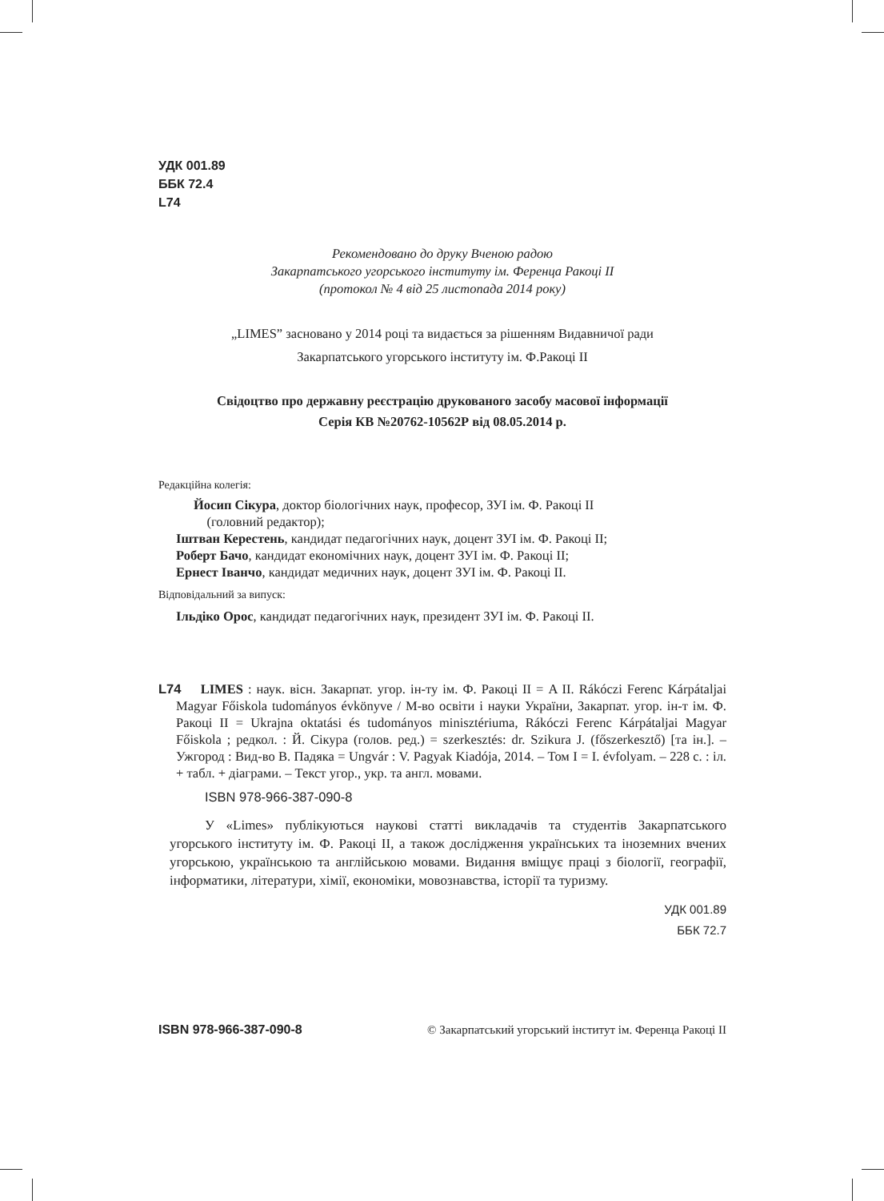УДК 001.89
ББК 72.4
L74
Рекомендовано до друку Вченою радою
Закарпатського угорського інституту ім. Ференца Ракоці ІІ
(протокол № 4 від 25 листопада 2014 року)
„LIMES” засновано у 2014 році та видається за рішенням Видавничої ради
Закарпатського угорського інституту ім. Ф.Ракоці ІІ
Свідоцтво про державну реєстрацію друкованого засобу масової інформації
Серія КВ №20762-10562Р від 08.05.2014 р.
Редакційна колегія:
Йосип Сікура, доктор біологічних наук, професор, ЗУІ ім. Ф. Ракоці ІІ
(головний редактор);
Іштван Керестень, кандидат педагогічних наук, доцент ЗУІ ім. Ф. Ракоці ІІ;
Роберт Бачо, кандидат економічних наук, доцент ЗУІ ім. Ф. Ракоці ІІ;
Ернест Іванчо, кандидат медичних наук, доцент ЗУІ ім. Ф. Ракоці ІІ.
Відповідальний за випуск:
Ільдіко Орос, кандидат педагогічних наук, президент ЗУІ ім. Ф. Ракоці ІІ.
L74 LIMES : наук. вісн. Закарпат. угор. ін-ту ім. Ф. Ракоці ІІ = A II. Rákóczi Ferenc Kárpátaljai Magyar Főiskola tudományos évkönyve / М-во освіти і науки України, Закарпат. угор. ін-т ім. Ф. Ракоці ІІ = Ukrajna oktatási és tudományos minisztériuma, Rákóczi Ferenc Kárpátaljai Magyar Főiskola ; редкол. : Й. Сікура (голов. ред.) = szerkesztés: dr. Szikura J. (főszerkesztő) [та ін.]. – Ужгород : Вид-во В. Падяка = Ungvár : V. Pagyak Kiadója, 2014. – Том І = I. évfolyam. – 228 с. : іл. + табл. + діаграми. – Текст угор., укр. та англ. мовами.
ISBN 978-966-387-090-8
У «Limes» публікуються наукові статті викладачів та студентів Закарпатського угорського інституту ім. Ф. Ракоці ІІ, а також дослідження українських та іноземних вчених угорською, українською та англійською мовами. Видання вміщує праці з біології, географії, інформатики, літератури, хімії, економіки, мовознавства, історії та туризму.
УДК 001.89
ББК 72.7
ISBN 978-966-387-090-8 © Закарпатський угорський інститут ім. Ференца Ракоці ІІ